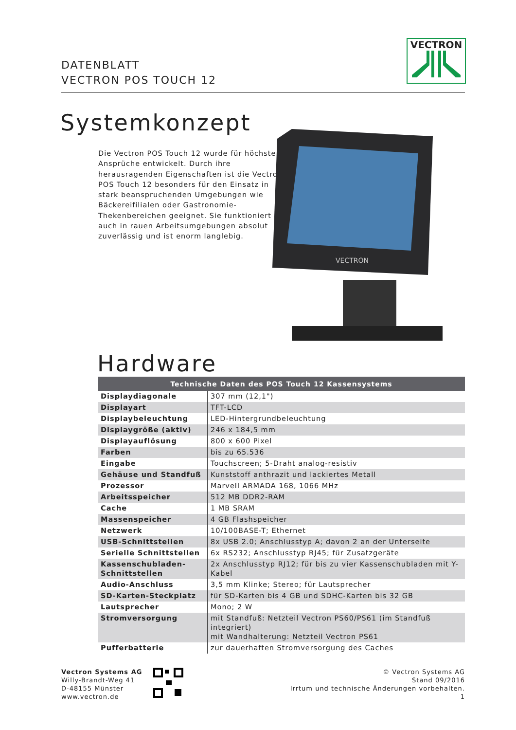DATENBLATT
VECTRON POS TOUCH 12
VECTRON
Systemkonzept
Die Vectron POS Touch 12 wurde für höchste Ansprüche entwickelt. Durch ihre herausragenden Eigenschaften ist die Vectron POS Touch 12 besonders für den Einsatz in stark beanspruchenden Umgebungen wie Bäckereifilialen oder Gastronomie-Thekenbereichen geeignet. Sie funktioniert auch in rauen Arbeitsumgebungen absolut zuverlässig und ist enorm langlebig.
VECTRON
Hardware
| Technische Daten des POS Touch 12 Kassensystems | |
| --- | --- |
| Displaydiagonale | 307 mm (12,1") |
| Displayart | TFT-LCD |
| Displaybeleuchtung | LED-Hintergrundbeleuchtung |
| Displaygröße (aktiv) | 246 x 184,5 mm |
| Displayauflösung | 800 x 600 Pixel |
| Farben | bis zu 65.536 |
| Eingabe | Touchscreen; 5-Draht analog-resistiv |
| Gehäuse und Standfuß | Kunststoff anthrazit und lackiertes Metall |
| Prozessor | Marvell ARMADA 168, 1066 MHz |
| Arbeitsspeicher | 512 MB DDR2-RAM |
| Cache | 1 MB SRAM |
| Massenspeicher | 4 GB Flashspeicher |
| Netzwerk | 10/100BASE-T; Ethernet |
| USB-Schnittstellen | 8x USB 2.0; Anschlusstyp A; davon 2 an der Unterseite |
| Serielle Schnittstellen | 6x RS232; Anschlusstyp RJ45; für Zusatzgeräte |
| Kassenschubladen-Schnittstellen | 2x Anschlusstyp RJ12; für bis zu vier Kassenschubladen mit Y-Kabel |
| Audio-Anschluss | 3,5 mm Klinke; Stereo; für Lautsprecher |
| SD-Karten-Steckplatz | für SD-Karten bis 4 GB und SDHC-Karten bis 32 GB |
| Lautsprecher | Mono; 2 W |
| Stromversorgung | mit Standfuß: Netzteil Vectron PS60/PS61 (im Standfuß integriert) mit Wandhalterung: Netzteil Vectron PS61 |
| Pufferbatterie | zur dauerhaften Stromversorgung des Caches |
Vectron Systems AG
Willy-Brandt-Weg 41
D-48155 Münster
www.vectron.de
© Vectron Systems AG
Stand 09/2016
Irrtum und technische Änderungen vorbehalten.
1